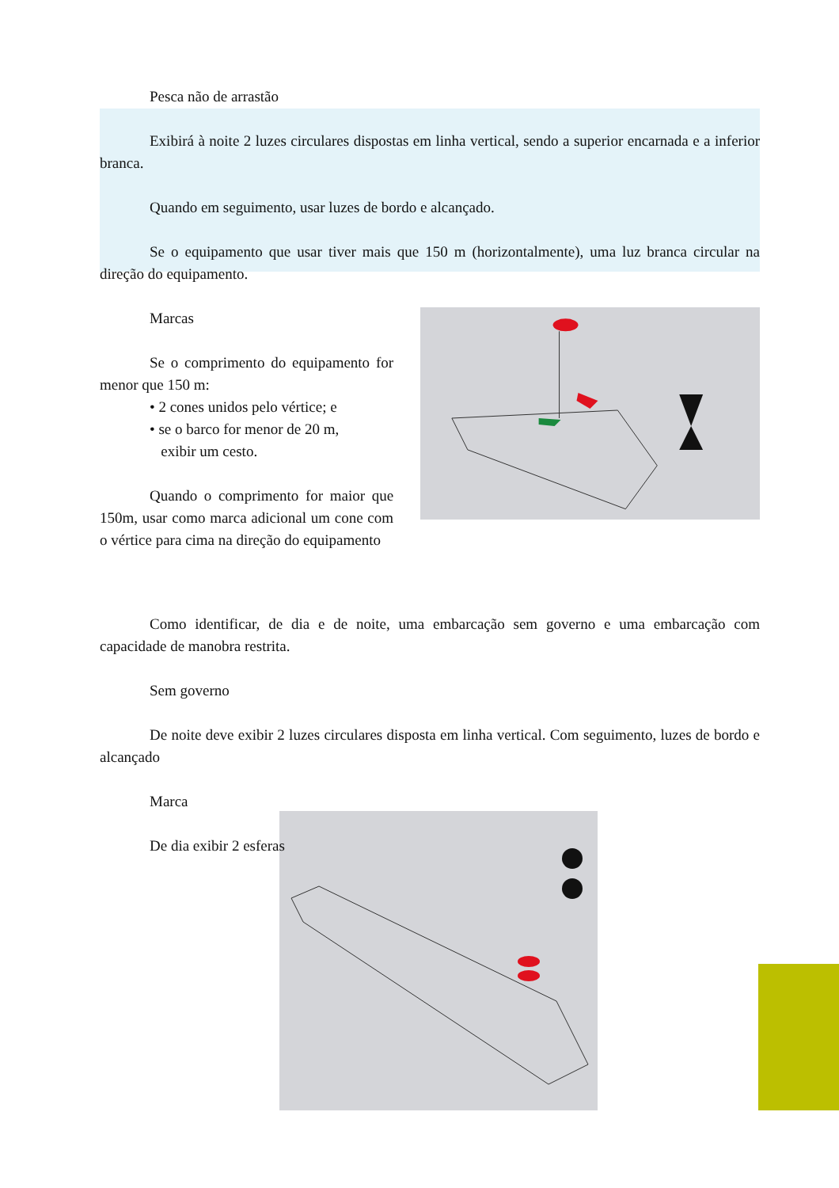Pesca não de arrastão
Exibirá à noite 2 luzes circulares dispostas em linha vertical, sendo a superior encarnada e a inferior branca.
Quando em seguimento, usar luzes de bordo e alcançado.
Se o equipamento que usar tiver mais que 150 m (horizontalmente), uma luz branca circular na direção do equipamento.
Marcas
Se o comprimento do equipamento for menor que 150 m:
• 2 cones unidos pelo vértice; e
• se o barco for menor de 20 m,
exibir um cesto.
Quando o comprimento for maior que 150m, usar como marca adicional um cone com o vértice para cima na direção do equipamento
Como identificar, de dia e de noite, uma embarcação sem governo e uma embarcação com capacidade de manobra restrita.
Sem governo
De noite deve exibir 2 luzes circulares disposta em linha vertical. Com seguimento, luzes de bordo e alcançado
Marca
De dia exibir 2 esferas